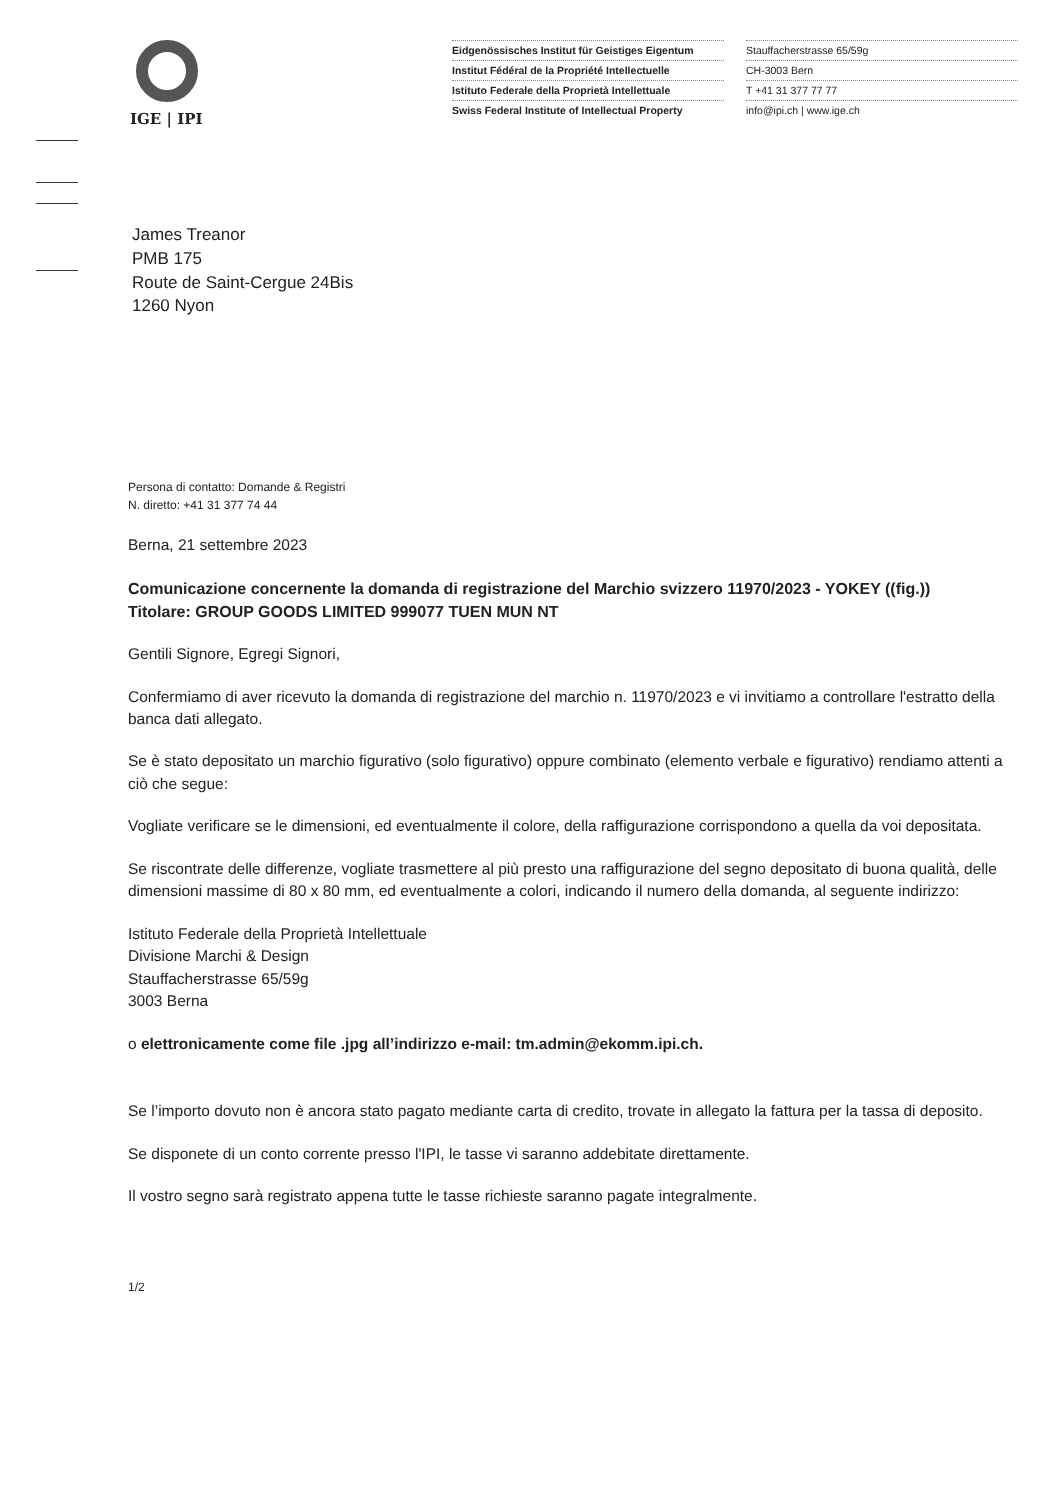IGE | IPI
Eidgenössisches Institut für Geistiges Eigentum
Institut Fédéral de la Propriété Intellectuelle
Istituto Federale della Proprietà Intellettuale
Swiss Federal Institute of Intellectual Property
Stauffacherstrasse 65/59g
CH-3003 Bern
T +41 31 377 77 77
info@ipi.ch | www.ige.ch
James Treanor
PMB 175
Route de Saint-Cergue 24Bis
1260 Nyon
Persona di contatto: Domande & Registri
N. diretto: +41 31 377 74 44
Berna, 21 settembre 2023
Comunicazione concernente la domanda di registrazione del Marchio svizzero 11970/2023 - YOKEY ((fig.))
Titolare: GROUP GOODS LIMITED 999077 TUEN MUN NT
Gentili Signore, Egregi Signori,
Confermiamo di aver ricevuto la domanda di registrazione del marchio n. 11970/2023 e vi invitiamo a controllare l'estratto della banca dati allegato.
Se è stato depositato un marchio figurativo (solo figurativo) oppure combinato (elemento verbale e figurativo) rendiamo attenti a ciò che segue:
Vogliate verificare se le dimensioni, ed eventualmente il colore, della raffigurazione corrispondono a quella da voi depositata.
Se riscontrate delle differenze, vogliate trasmettere al più presto una raffigurazione del segno depositato di buona qualità, delle dimensioni massime di 80 x 80 mm, ed eventualmente a colori, indicando il numero della domanda, al seguente indirizzo:
Istituto Federale della Proprietà Intellettuale
Divisione Marchi & Design
Stauffacherstrasse 65/59g
3003 Berna
o elettronicamente come file .jpg all’indirizzo e-mail: tm.admin@ekomm.ipi.ch.
Se l’importo dovuto non è ancora stato pagato mediante carta di credito, trovate in allegato la fattura per la tassa di deposito.
Se disponete di un conto corrente presso l'IPI, le tasse vi saranno addebitate direttamente.
Il vostro segno sarà registrato appena tutte le tasse richieste saranno pagate integralmente.
1/2